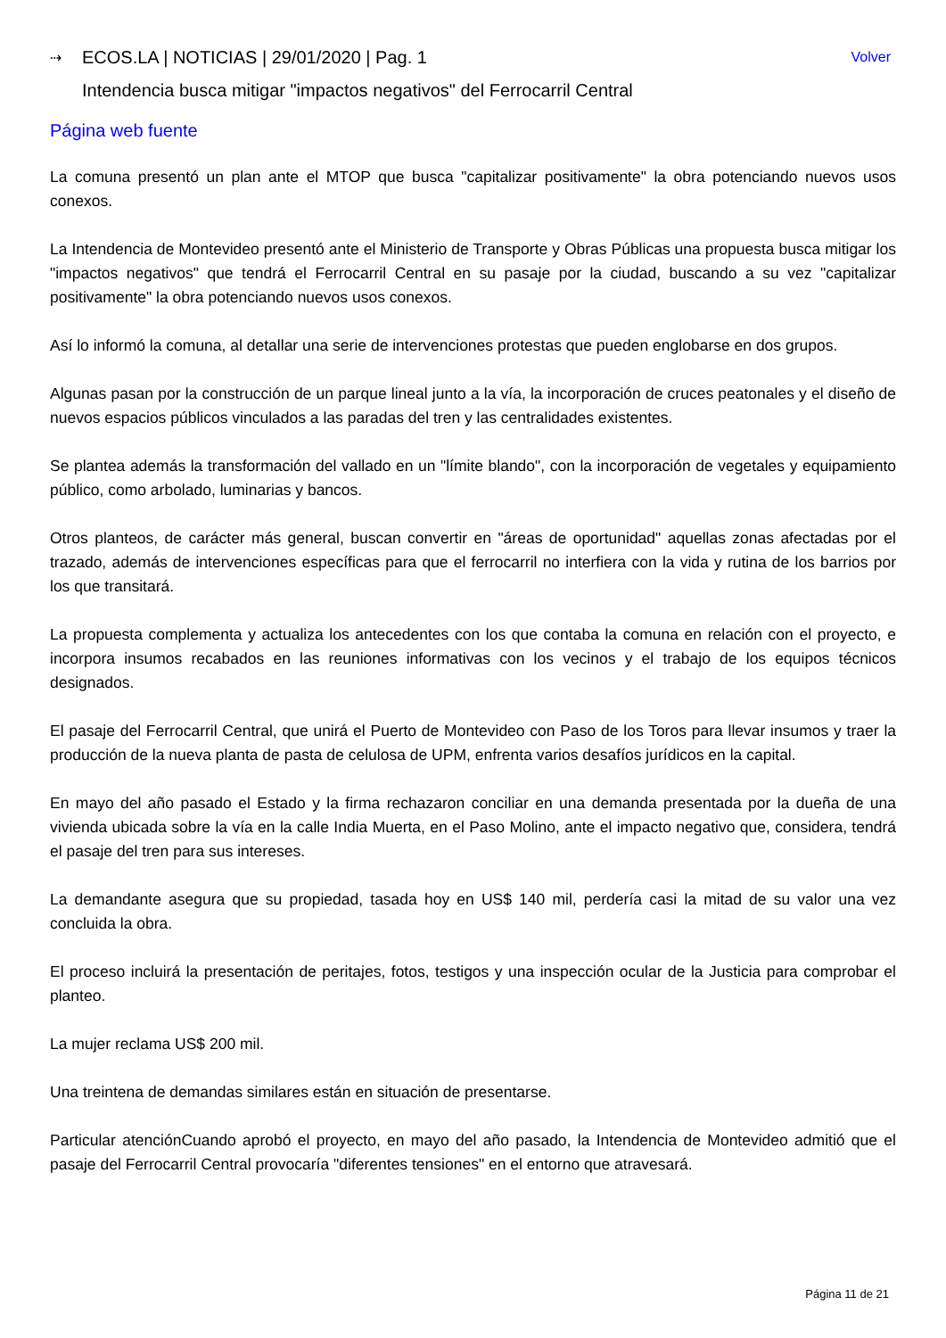⇢ ECOS.LA | NOTICIAS | 29/01/2020 | Pag. 1 Volver
Intendencia busca mitigar "impactos negativos" del Ferrocarril Central
Página web fuente
La comuna presentó un plan ante el MTOP que busca "capitalizar positivamente" la obra potenciando nuevos usos conexos.
La Intendencia de Montevideo presentó ante el Ministerio de Transporte y Obras Públicas una propuesta busca mitigar los "impactos negativos" que tendrá el Ferrocarril Central en su pasaje por la ciudad, buscando a su vez "capitalizar positivamente" la obra potenciando nuevos usos conexos.
Así lo informó la comuna, al detallar una serie de intervenciones protestas que pueden englobarse en dos grupos.
Algunas pasan por la construcción de un parque lineal junto a la vía, la incorporación de cruces peatonales y el diseño de nuevos espacios públicos vinculados a las paradas del tren y las centralidades existentes.
Se plantea además la transformación del vallado en un "límite blando", con la incorporación de vegetales y equipamiento público, como arbolado, luminarias y bancos.
Otros planteos, de carácter más general, buscan convertir en "áreas de oportunidad" aquellas zonas afectadas por el trazado, además de intervenciones específicas para que el ferrocarril no interfiera con la vida y rutina de los barrios por los que transitará.
La propuesta complementa y actualiza los antecedentes con los que contaba la comuna en relación con el proyecto, e incorpora insumos recabados en las reuniones informativas con los vecinos y el trabajo de los equipos técnicos designados.
El pasaje del Ferrocarril Central, que unirá el Puerto de Montevideo con Paso de los Toros para llevar insumos y traer la producción de la nueva planta de pasta de celulosa de UPM, enfrenta varios desafíos jurídicos en la capital.
En mayo del año pasado el Estado y la firma rechazaron conciliar en una demanda presentada por la dueña de una vivienda ubicada sobre la vía en la calle India Muerta, en el Paso Molino, ante el impacto negativo que, considera, tendrá el pasaje del tren para sus intereses.
La demandante asegura que su propiedad, tasada hoy en US$ 140 mil, perdería casi la mitad de su valor una vez concluida la obra.
El proceso incluirá la presentación de peritajes, fotos, testigos y una inspección ocular de la Justicia para comprobar el planteo.
La mujer reclama US$ 200 mil.
Una treintena de demandas similares están en situación de presentarse.
Particular atenciónCuando aprobó el proyecto, en mayo del año pasado, la Intendencia de Montevideo admitió que el pasaje del Ferrocarril Central provocaría "diferentes tensiones" en el entorno que atravesará.
Página 11 de 21